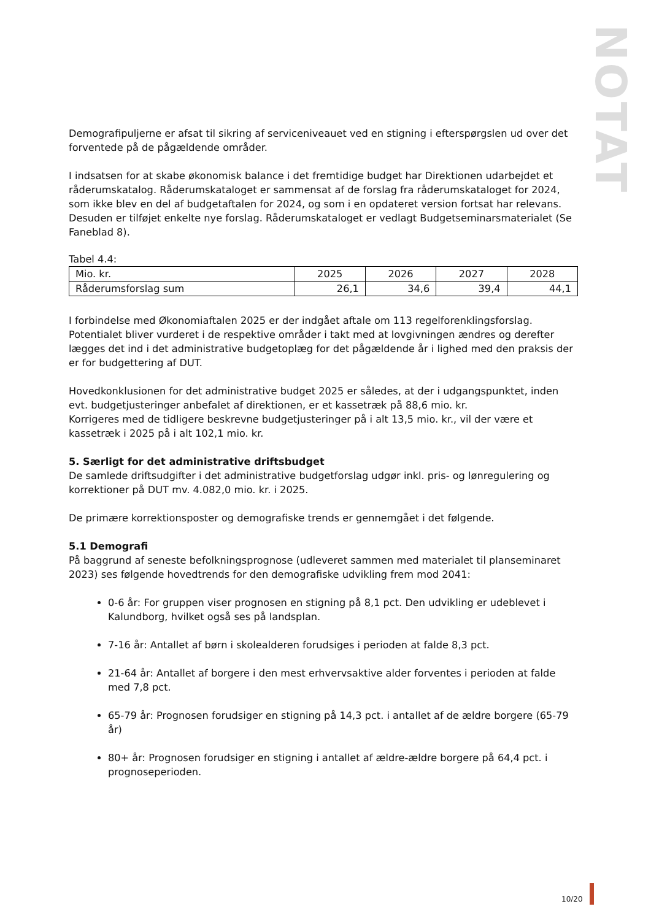NOTAT
Demografipuljerne er afsat til sikring af serviceniveauet ved en stigning i efterspørgslen ud over det forventede på de pågældende områder.
I indsatsen for at skabe økonomisk balance i det fremtidige budget har Direktionen udarbejdet et råderumskatalog. Råderumskataloget er sammensat af de forslag fra råderumskataloget for 2024, som ikke blev en del af budgetaftalen for 2024, og som i en opdateret version fortsat har relevans. Desuden er tilføjet enkelte nye forslag. Råderumskataloget er vedlagt Budgetseminarsmaterialet (Se Faneblad 8).
Tabel 4.4:
| Mio. kr. | 2025 | 2026 | 2027 | 2028 |
| --- | --- | --- | --- | --- |
| Råderumsforslag sum | 26,1 | 34,6 | 39,4 | 44,1 |
I forbindelse med Økonomiaftalen 2025 er der indgået aftale om 113 regelforenklingsforslag. Potentialet bliver vurderet i de respektive områder i takt med at lovgivningen ændres og derefter lægges det ind i det administrative budgetoplæg for det pågældende år i lighed med den praksis der er for budgettering af DUT.
Hovedkonklusionen for det administrative budget 2025 er således, at der i udgangspunktet, inden evt. budgetjusteringer anbefalet af direktionen, er et kassetræk på 88,6 mio. kr.
Korrigeres med de tidligere beskrevne budgetjusteringer på i alt 13,5 mio. kr., vil der være et kassetræk i 2025 på i alt 102,1 mio. kr.
5. Særligt for det administrative driftsbudget
De samlede driftsudgifter i det administrative budgetforslag udgør inkl. pris- og lønregulering og korrektioner på DUT mv. 4.082,0 mio. kr. i 2025.
De primære korrektionsposter og demografiske trends er gennemgået i det følgende.
5.1 Demografi
På baggrund af seneste befolkningsprognose (udleveret sammen med materialet til planseminaret 2023) ses følgende hovedtrends for den demografiske udvikling frem mod 2041:
0-6 år: For gruppen viser prognosen en stigning på 8,1 pct. Den udvikling er udeblevet i Kalundborg, hvilket også ses på landsplan.
7-16 år: Antallet af børn i skolealderen forudsiges i perioden at falde 8,3 pct.
21-64 år: Antallet af borgere i den mest erhvervsaktive alder forventes i perioden at falde med 7,8 pct.
65-79 år: Prognosen forudsiger en stigning på 14,3 pct. i antallet af de ældre borgere (65-79 år)
80+ år: Prognosen forudsiger en stigning i antallet af ældre-ældre borgere på 64,4 pct. i prognoseperioden.
10/20